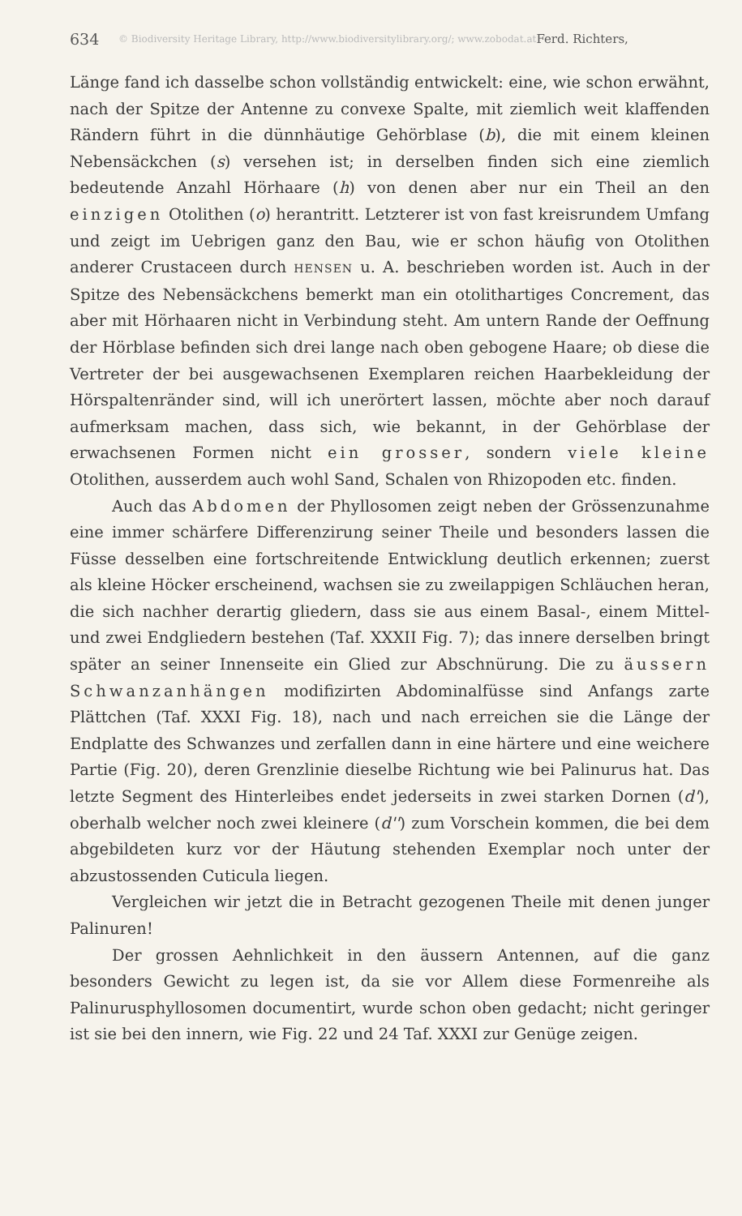634 © Biodiversity Heritage Library, http://www.biodiversitylibrary.org/; www.zobodat.at Ferd. Richters,
Länge fand ich dasselbe schon vollständig entwickelt: eine, wie schon erwähnt, nach der Spitze der Antenne zu convexe Spalte, mit ziemlich weit klaffenden Rändern führt in die dünnhäutige Gehörblase (b), die mit einem kleinen Nebensäckchen (s) versehen ist; in derselben finden sich eine ziemlich bedeutende Anzahl Hörhaare (h) von denen aber nur ein Theil an den einzigen Otolithen (o) herantritt. Letzterer ist von fast kreisrundem Umfang und zeigt im Uebrigen ganz den Bau, wie er schon häufig von Otolithen anderer Crustaceen durch HENSEN u. A. beschrieben worden ist. Auch in der Spitze des Nebensäckchens bemerkt man ein otolithartiges Concrement, das aber mit Hörhaaren nicht in Verbindung steht. Am untern Rande der Oeffnung der Hörblase befinden sich drei lange nach oben gebogene Haare; ob diese die Vertreter der bei ausgewachsenen Exemplaren reichen Haarbekleidung der Hörspaltenränder sind, will ich unerörtert lassen, möchte aber noch darauf aufmerksam machen, dass sich, wie bekannt, in der Gehörblase der erwachsenen Formen nicht ein grosser, sondern viele kleine Otolithen, ausserdem auch wohl Sand, Schalen von Rhizopoden etc. finden.
Auch das Abdomen der Phyllosomen zeigt neben der Grössenzunahme eine immer schärfere Differenzirung seiner Theile und besonders lassen die Füsse desselben eine fortschreitende Entwicklung deutlich erkennen; zuerst als kleine Höcker erscheinend, wachsen sie zu zweilappigen Schläuchen heran, die sich nachher derartig gliedern, dass sie aus einem Basal-, einem Mittel- und zwei Endgliedern bestehen (Taf. XXXII Fig. 7); das innere derselben bringt später an seiner Innenseite ein Glied zur Abschnürung. Die zu äussern Schwanzanhängen modifizirten Abdominalfüsse sind Anfangs zarte Plättchen (Taf. XXXI Fig. 18), nach und nach erreichen sie die Länge der Endplatte des Schwanzes und zerfallen dann in eine härtere und eine weichere Partie (Fig. 20), deren Grenzlinie dieselbe Richtung wie bei Palinurus hat. Das letzte Segment des Hinterleibes endet jederseits in zwei starken Dornen (d'), oberhalb welcher noch zwei kleinere (d'') zum Vorschein kommen, die bei dem abgebildeten kurz vor der Häutung stehenden Exemplar noch unter der abzustossenden Cuticula liegen.
Vergleichen wir jetzt die in Betracht gezogenen Theile mit denen junger Palinuren!
Der grossen Aehnlichkeit in den äussern Antennen, auf die ganz besonders Gewicht zu legen ist, da sie vor Allem diese Formenreihe als Palinurusphyllosomen documentirt, wurde schon oben gedacht; nicht geringer ist sie bei den innern, wie Fig. 22 und 24 Taf. XXXI zur Genüge zeigen.